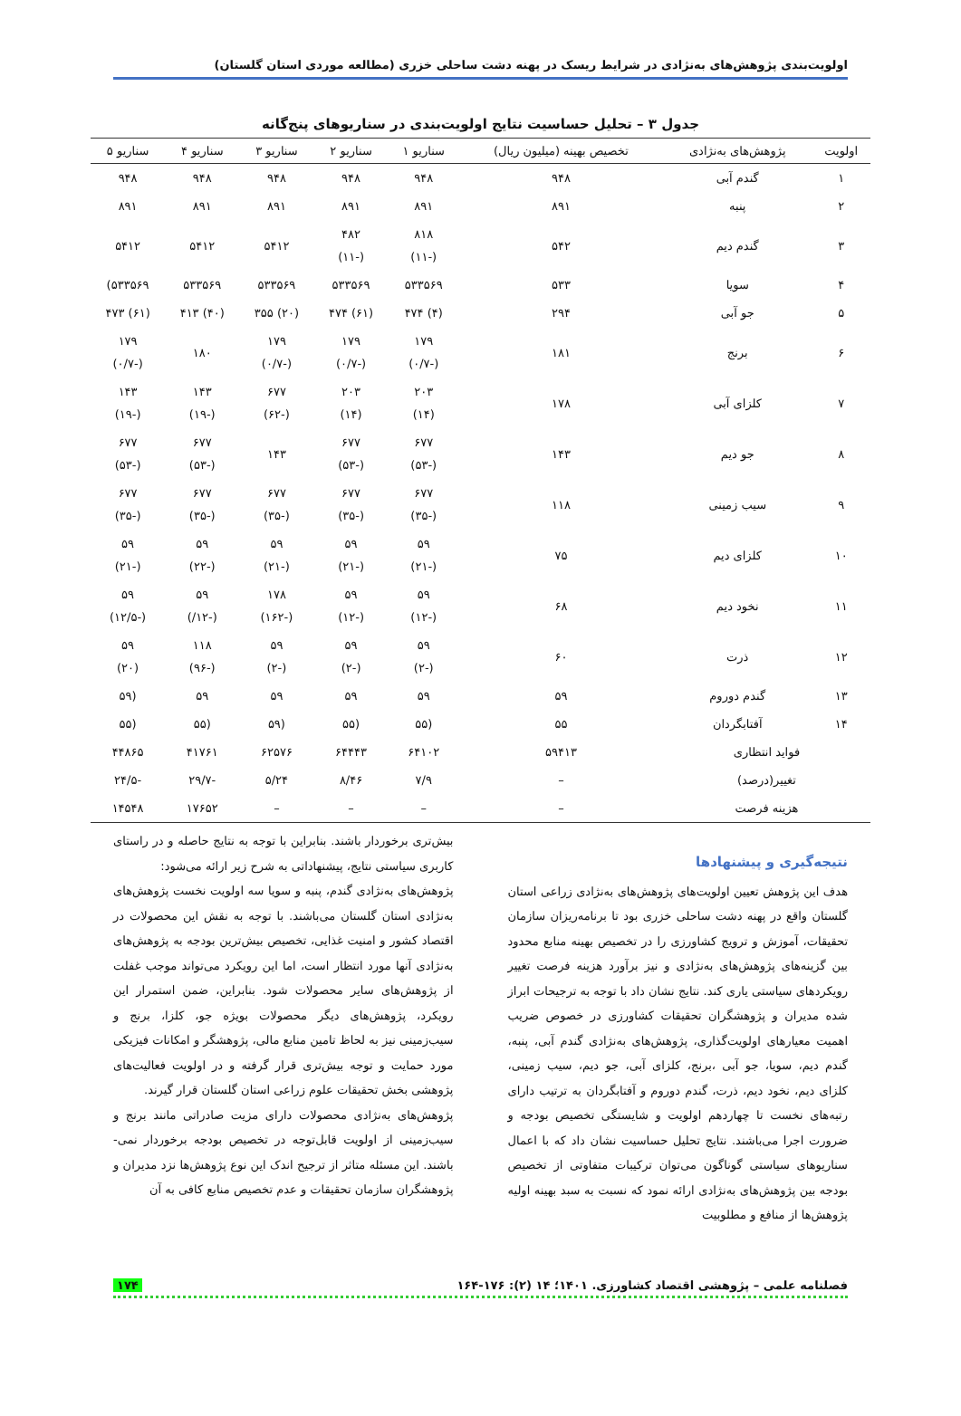اولویت‌بندی پژوهش‌های به‌نژادی در شرایط ریسک در پهنه دشت ساحلی خزری (مطالعه موردی استان گلستان)
جدول ۳ – تحلیل حساسیت نتایج اولویت‌بندی در سناریوهای پنج‌گانه
| اولویت | پژوهش‌های به‌نژادی | تخصیص بهینه (میلیون ریال) | سناریو ۱ | سناریو ۲ | سناریو ۳ | سناریو ۴ | سناریو ۵ |
| --- | --- | --- | --- | --- | --- | --- | --- |
| ۱ | گندم آبی | ۹۴۸ | ۹۴۸ | ۹۴۸ | ۹۴۸ | ۹۴۸ | ۹۴۸ |
| ۲ | پنبه | ۸۹۱ | ۸۹۱ | ۸۹۱ | ۸۹۱ | ۸۹۱ | ۸۹۱ |
| ۳ | گندم دیم | ۵۴۲ | ۸۱۸ (-۱۱) | ۴۸۲ (-۱۱) | ۵۴۱۲ | ۵۴۱۲ | ۵۴۱۲ |
| ۴ | سویا | ۵۳۳ | ۵۳۳۵۶۹ | ۵۳۳۵۶۹ | ۵۳۳۵۶۹ | ۵۳۳۵۶۹ | ۵۳۳۵۶۹) |
| ۵ | جو آبی | ۲۹۴ | (۴) ۴۷۴ | (۶۱) ۴۷۴ | (۲۰) ۳۵۵ | (۴۰) ۴۱۳ | (۶۱) ۴۷۳ |
| ۶ | برنج | ۱۸۱ | ۱۷۹ (-۰/۷) | ۱۷۹ (-۰/۷) | ۱۷۹ (-۰/۷) | ۱۸۰ | ۱۷۹ (-۰/۷) |
| ۷ | کلزای آبی | ۱۷۸ | ۲۰۳ (۱۴) | ۲۰۳ (۱۴) | ۶۷۷ (-۶۲) | ۱۴۳ (-۱۹) | ۱۴۳ (-۱۹) |
| ۸ | جو دیم | ۱۴۳ | ۶۷۷ (-۵۳) | ۶۷۷ (-۵۳) | ۱۴۳ | ۶۷۷ (-۵۳) | ۶۷۷ (-۵۳) |
| ۹ | سیب زمینی | ۱۱۸ | ۶۷۷ (-۳۵) | ۶۷۷ (-۳۵) | ۶۷۷ (-۳۵) | ۶۷۷ (-۳۵) | ۶۷۷ (-۳۵) |
| ۱۰ | کلزای دیم | ۷۵ | ۵۹ (-۲۱) | ۵۹ (-۲۱) | ۵۹ (-۲۱) | ۵۹ (-۲۲) | ۵۹ (-۲۱) |
| ۱۱ | نخود دیم | ۶۸ | ۵۹ (-۱۲) | ۵۹ (-۱۲) | ۱۷۸ (-۱۶۲) | ۵۹ (-۱۲/) | ۵۹ (-۱۲/۵) |
| ۱۲ | ذرت | ۶۰ | ۵۹ (-۲) | ۵۹ (-۲) | ۵۹ (-۲) | ۱۱۸ (-۹۶) | ۵۹ (۲۰) |
| ۱۳ | گندم دوروم | ۵۹ | ۵۹ | ۵۹ | ۵۹ | ۵۹ | (۵۹ |
| ۱۴ | آفتابگردان | ۵۵ | (۵۵ | (۵۵ | (۵۹ | (۵۵ | (۵۵ |
| فواید انتظاری | | ۵۹۴۱۳ | ۶۴۱۰۲ | ۶۴۴۴۳ | ۶۲۵۷۶ | ۴۱۷۶۱ | ۴۴۸۶۵ |
| تغییر(درصد) | | – | ۷/۹ | ۸/۴۶ | ۵/۲۴ | -۲۹/۷ | -۲۴/۵ |
| هزینه فرصت | | – | – | – | – | ۱۷۶۵۲ | ۱۴۵۴۸ |
نتیجه‌گیری و پیشنهادها
هدف این پژوهش تعیین اولویت‌های پژوهش‌های به‌نژادی زراعی استان گلستان واقع در پهنه دشت ساحلی خزری بود تا برنامه‌ریزان سازمان تحقیقات، آموزش و ترویج کشاورزی را در تخصیص بهینه منابع محدود بین گزینه‌های پژوهش‌های به‌نژادی و نیز برآورد هزینه فرصت تغییر رویکردهای سیاستی یاری کند. نتایج نشان داد با توجه به ترجیحات ابراز شده مدیران و پژوهشگران تحقیقات کشاورزی در خصوص ضریب اهمیت معیارهای اولویت‌گذاری، پژوهش‌های به‌نژادی گندم آبی، پنبه، گندم دیم، سویا، جو آبی ،برنج، کلزای آبی، جو دیم، سیب زمینی، کلزای دیم، نخود دیم، ذرت، گندم دوروم و آفتابگردان به ترتیب دارای رتبه‌های نخست تا چهاردهم اولویت و شایستگی تخصیص بودجه و ضرورت اجرا می‌باشند. نتایج تحلیل حساسیت نشان داد که با اعمال سناریوهای سیاستی گوناگون می‌توان ترکیبات متفاوتی از تخصیص بودجه بین پژوهش‌های به‌نژادی ارائه نمود که نسبت به سبد بهینه اولیه پژوهش‌ها از منافع و مطلوبیت
بیش‌تری برخوردار باشند. بنابراین با توجه به نتایج حاصله و در راستای کاربری سیاستی نتایج، پیشنهاداتی به شرح زیر ارائه می‌شود:
پژوهش‌های به‌نژادی گندم، پنبه و سویا سه اولویت نخست پژوهش‌های به‌نژادی استان گلستان می‌باشند. با توجه به نقش این محصولات در اقتصاد کشور و امنیت غذایی، تخصیص بیش‌ترین بودجه به پژوهش‌های به‌نژادی آنها مورد انتظار است، اما این رویکرد می‌تواند موجب غفلت از پژوهش‌های سایر محصولات شود. بنابراین، ضمن استمرار این رویکرد، پژوهش‌های دیگر محصولات بویژه جو، کلزا، برنج و سیب‌زمینی نیز به لحاظ تامین منابع مالی، پژوهشگر و امکانات فیزیکی مورد حمایت و توجه بیش‌تری قرار گرفته و در اولویت فعالیت‌های پژوهشی بخش تحقیقات علوم زراعی استان گلستان قرار گیرند.
پژوهش‌های به‌نژادی محصولات دارای مزیت صادراتی مانند برنج و سیب‌زمینی از اولویت قابل‌توجه در تخصیص بودجه برخوردار نمی-باشند. این مسئله متاثر از ترجیح اندک این نوع پژوهش‌ها نزد مدیران و پژوهشگران سازمان تحقیقات و عدم تخصیص منابع کافی به آن
فصلنامه علمی – پژوهشی اقتصاد کشاورزی. ۱۴۰۱؛ ۱۴ (۲): ۱۷۶-۱۶۴ ۱۷۴